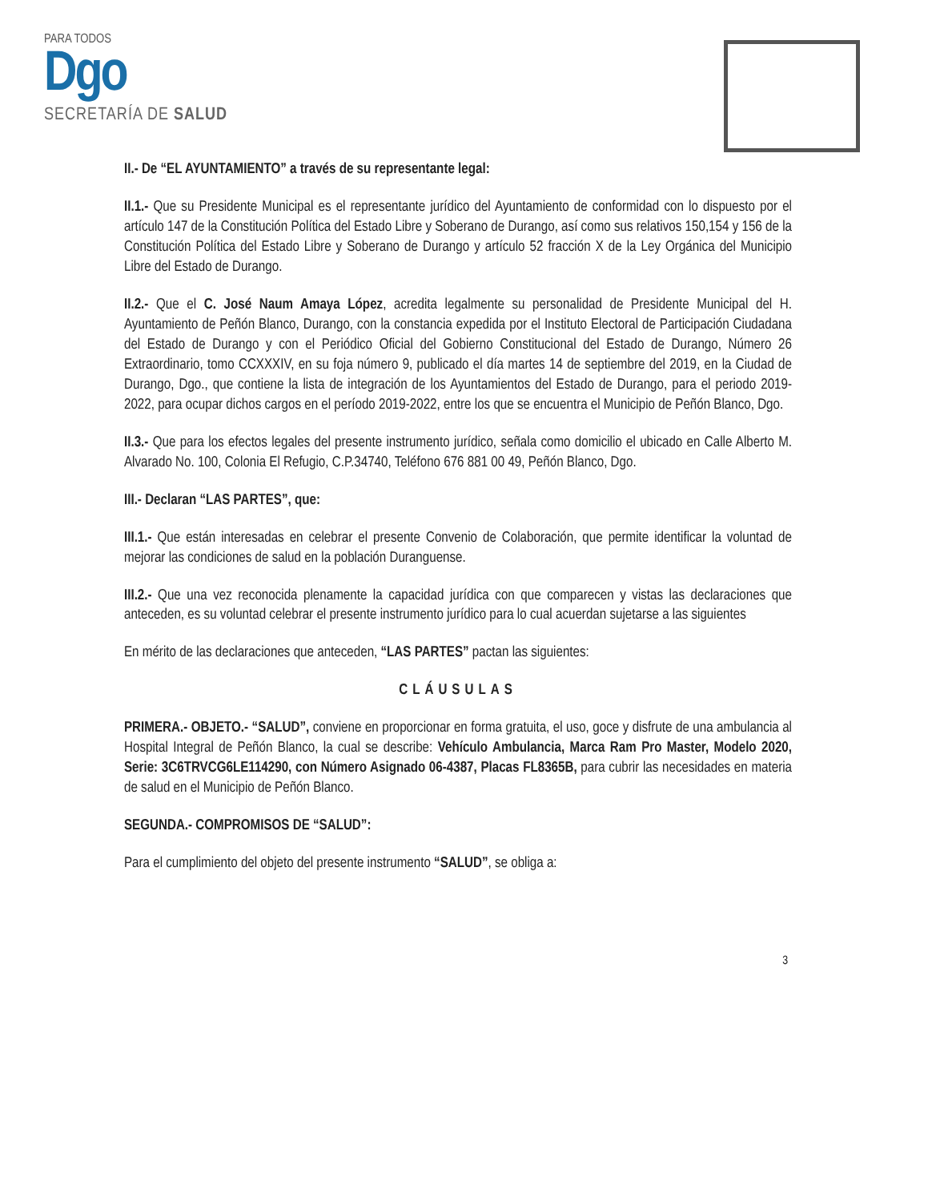PARA TODOS
Dgo
SECRETARÍA DE SALUD
II.- De “EL AYUNTAMIENTO” a través de su representante legal:
II.1.- Que su Presidente Municipal es el representante jurídico del Ayuntamiento de conformidad con lo dispuesto por el artículo 147 de la Constitución Política del Estado Libre y Soberano de Durango, así como sus relativos 150,154 y 156 de la Constitución Política del Estado Libre y Soberano de Durango y artículo 52 fracción X de la Ley Orgánica del Municipio Libre del Estado de Durango.
II.2.- Que el C. José Naum Amaya López, acredita legalmente su personalidad de Presidente Municipal del H. Ayuntamiento de Peñón Blanco, Durango, con la constancia expedida por el Instituto Electoral de Participación Ciudadana del Estado de Durango y con el Periódico Oficial del Gobierno Constitucional del Estado de Durango, Número 26 Extraordinario, tomo CCXXXIV, en su foja número 9, publicado el día martes 14 de septiembre del 2019, en la Ciudad de Durango, Dgo., que contiene la lista de integración de los Ayuntamientos del Estado de Durango, para el periodo 2019-2022, para ocupar dichos cargos en el período 2019-2022, entre los que se encuentra el Municipio de Peñón Blanco, Dgo.
II.3.- Que para los efectos legales del presente instrumento jurídico, señala como domicilio el ubicado en Calle Alberto M. Alvarado No. 100, Colonia El Refugio, C.P.34740, Teléfono 676 881 00 49, Peñón Blanco, Dgo.
III.- Declaran “LAS PARTES”, que:
III.1.- Que están interesadas en celebrar el presente Convenio de Colaboración, que permite identificar la voluntad de mejorar las condiciones de salud en la población Duranguense.
III.2.- Que una vez reconocida plenamente la capacidad jurídica con que comparecen y vistas las declaraciones que anteceden, es su voluntad celebrar el presente instrumento jurídico para lo cual acuerdan sujetarse a las siguientes
En mérito de las declaraciones que anteceden, “LAS PARTES” pactan las siguientes:
CLÁUSULAS
PRIMERA.- OBJETO.- “SALUD”, conviene en proporcionar en forma gratuita, el uso, goce y disfrute de una ambulancia al Hospital Integral de Peñón Blanco, la cual se describe: Vehículo Ambulancia, Marca Ram Pro Master, Modelo 2020, Serie: 3C6TRVCG6LE114290, con Número Asignado 06-4387, Placas FL8365B, para cubrir las necesidades en materia de salud en el Municipio de Peñón Blanco.
SEGUNDA.- COMPROMISOS DE “SALUD”:
Para el cumplimiento del objeto del presente instrumento “SALUD”, se obliga a:
3